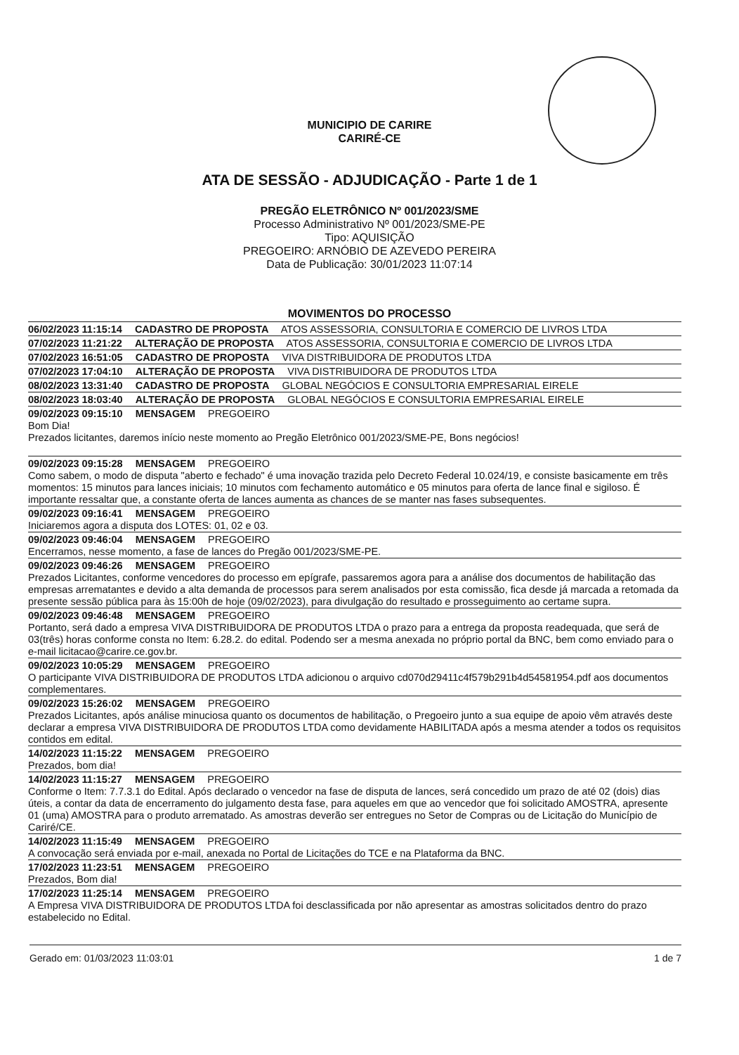MUNICIPIO DE CARIRE
CARIRÉ-CE
ATA DE SESSÃO - ADJUDICAÇÃO - Parte 1 de 1
PREGÃO ELETRÔNICO Nº 001/2023/SME
Processo Administrativo Nº 001/2023/SME-PE
Tipo: AQUISIÇÃO
PREGOEIRO: ARNÓBIO DE AZEVEDO PEREIRA
Data de Publicação: 30/01/2023 11:07:14
MOVIMENTOS DO PROCESSO
06/02/2023 11:15:14 CADASTRO DE PROPOSTA ATOS ASSESSORIA, CONSULTORIA E COMERCIO DE LIVROS LTDA
07/02/2023 11:21:22 ALTERAÇÃO DE PROPOSTA ATOS ASSESSORIA, CONSULTORIA E COMERCIO DE LIVROS LTDA
07/02/2023 16:51:05 CADASTRO DE PROPOSTA VIVA DISTRIBUIDORA DE PRODUTOS LTDA
07/02/2023 17:04:10 ALTERAÇÃO DE PROPOSTA VIVA DISTRIBUIDORA DE PRODUTOS LTDA
08/02/2023 13:31:40 CADASTRO DE PROPOSTA GLOBAL NEGÓCIOS E CONSULTORIA EMPRESARIAL EIRELE
08/02/2023 18:03:40 ALTERAÇÃO DE PROPOSTA GLOBAL NEGÓCIOS E CONSULTORIA EMPRESARIAL EIRELE
09/02/2023 09:15:10 MENSAGEM PREGOEIRO
Bom Dia!
Prezados licitantes, daremos início neste momento ao Pregão Eletrônico 001/2023/SME-PE, Bons negócios!
09/02/2023 09:15:28 MENSAGEM PREGOEIRO
Como sabem, o modo de disputa "aberto e fechado" é uma inovação trazida pelo Decreto Federal 10.024/19, e consiste basicamente em três momentos: 15 minutos para lances iniciais; 10 minutos com fechamento automático e 05 minutos para oferta de lance final e sigiloso. É importante ressaltar que, a constante oferta de lances aumenta as chances de se manter nas fases subsequentes.
09/02/2023 09:16:41 MENSAGEM PREGOEIRO
Iniciaremos agora a disputa dos LOTES: 01, 02 e 03.
09/02/2023 09:46:04 MENSAGEM PREGOEIRO
Encerramos, nesse momento, a fase de lances do Pregão 001/2023/SME-PE.
09/02/2023 09:46:26 MENSAGEM PREGOEIRO
Prezados Licitantes, conforme vencedores do processo em epígrafe, passaremos agora para a análise dos documentos de habilitação das empresas arrematantes e devido a alta demanda de processos para serem analisados por esta comissão, fica desde já marcada a retomada da presente sessão pública para às 15:00h de hoje (09/02/2023), para divulgação do resultado e prosseguimento ao certame supra.
09/02/2023 09:46:48 MENSAGEM PREGOEIRO
Portanto, será dado a empresa VIVA DISTRIBUIDORA DE PRODUTOS LTDA o prazo para a entrega da proposta readequada, que será de 03(três) horas conforme consta no Item: 6.28.2. do edital. Podendo ser a mesma anexada no próprio portal da BNC, bem como enviado para o e-mail licitacao@carire.ce.gov.br.
09/02/2023 10:05:29 MENSAGEM PREGOEIRO
O participante VIVA DISTRIBUIDORA DE PRODUTOS LTDA adicionou o arquivo cd070d29411c4f579b291b4d54581954.pdf aos documentos complementares.
09/02/2023 15:26:02 MENSAGEM PREGOEIRO
Prezados Licitantes, após análise minuciosa quanto os documentos de habilitação, o Pregoeiro junto a sua equipe de apoio vêm através deste declarar a empresa VIVA DISTRIBUIDORA DE PRODUTOS LTDA como devidamente HABILITADA após a mesma atender a todos os requisitos contidos em edital.
14/02/2023 11:15:22 MENSAGEM PREGOEIRO
Prezados, bom dia!
14/02/2023 11:15:27 MENSAGEM PREGOEIRO
Conforme o Item: 7.7.3.1 do Edital. Após declarado o vencedor na fase de disputa de lances, será concedido um prazo de até 02 (dois) dias úteis, a contar da data de encerramento do julgamento desta fase, para aqueles em que ao vencedor que foi solicitado AMOSTRA, apresente 01 (uma) AMOSTRA para o produto arrematado. As amostras deverão ser entregues no Setor de Compras ou de Licitação do Município de Cariré/CE.
14/02/2023 11:15:49 MENSAGEM PREGOEIRO
A convocação será enviada por e-mail, anexada no Portal de Licitações do TCE e na Plataforma da BNC.
17/02/2023 11:23:51 MENSAGEM PREGOEIRO
Prezados, Bom dia!
17/02/2023 11:25:14 MENSAGEM PREGOEIRO
A Empresa VIVA DISTRIBUIDORA DE PRODUTOS LTDA foi desclassificada por não apresentar as amostras solicitados dentro do prazo estabelecido no Edital.
Gerado em: 01/03/2023 11:03:01 1 de 7